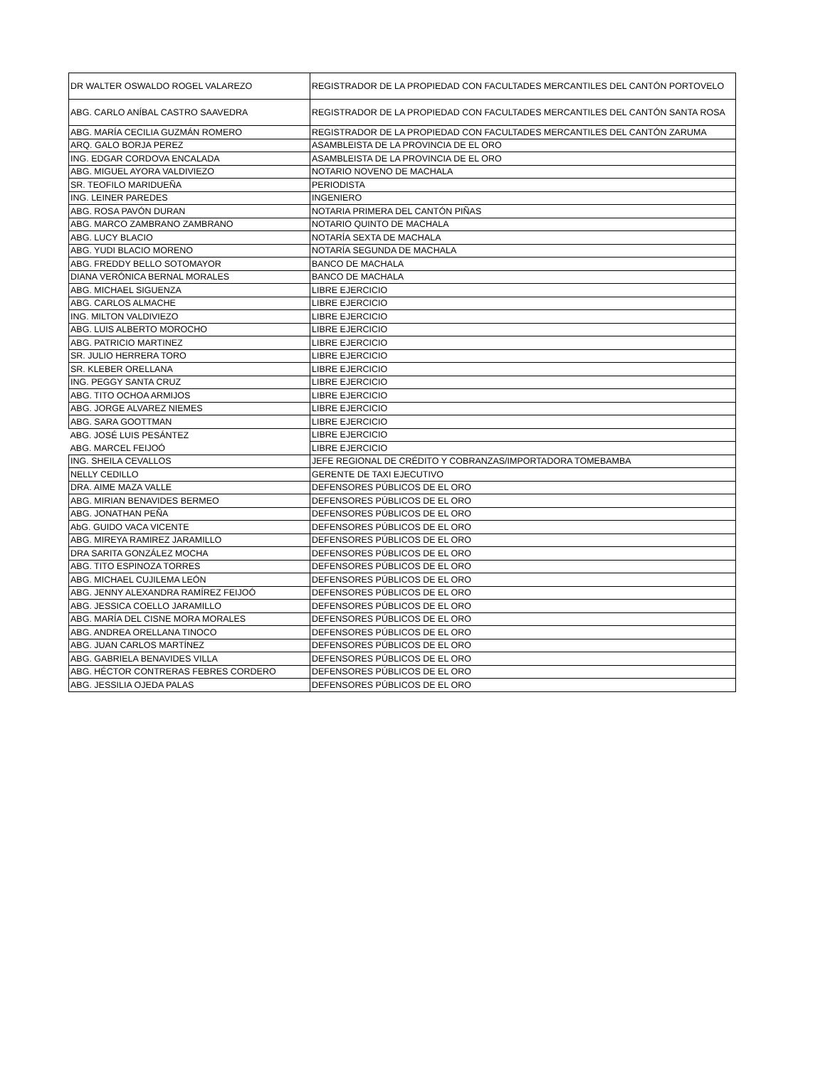| DR WALTER OSWALDO ROGEL VALAREZO | REGISTRADOR DE LA PROPIEDAD CON FACULTADES MERCANTILES DEL CANTÓN PORTOVELO |
| ABG. CARLO ANÍBAL CASTRO SAAVEDRA | REGISTRADOR DE LA PROPIEDAD CON FACULTADES MERCANTILES DEL CANTÓN SANTA ROSA |
| ABG. MARÍA CECILIA GUZMÁN ROMERO | REGISTRADOR DE LA PROPIEDAD CON FACULTADES MERCANTILES DEL CANTÓN ZARUMA |
| ARQ. GALO BORJA PEREZ | ASAMBLEISTA DE LA PROVINCIA DE EL ORO |
| ING. EDGAR CORDOVA ENCALADA | ASAMBLEISTA DE LA PROVINCIA DE EL ORO |
| ABG. MIGUEL AYORA VALDIVIEZO | NOTARIO NOVENO DE MACHALA |
| SR. TEOFILO MARIDUEÑA | PERIODISTA |
| ING. LEINER PAREDES | INGENIERO |
| ABG. ROSA PAVÓN DURAN | NOTARIA PRIMERA DEL CANTÓN PIÑAS |
| ABG. MARCO ZAMBRANO ZAMBRANO | NOTARIO QUINTO DE MACHALA |
| ABG. LUCY BLACIO | NOTARÍA SEXTA DE MACHALA |
| ABG. YUDI BLACIO MORENO | NOTARÍA SEGUNDA DE MACHALA |
| ABG. FREDDY BELLO SOTOMAYOR | BANCO DE MACHALA |
| DIANA VERÓNICA BERNAL MORALES | BANCO DE MACHALA |
| ABG. MICHAEL SIGUENZA | LIBRE EJERCICIO |
| ABG. CARLOS ALMACHE | LIBRE EJERCICIO |
| ING. MILTON VALDIVIEZO | LIBRE EJERCICIO |
| ABG. LUIS ALBERTO MOROCHO | LIBRE EJERCICIO |
| ABG. PATRICIO MARTINEZ | LIBRE EJERCICIO |
| SR. JULIO HERRERA TORO | LIBRE EJERCICIO |
| SR. KLEBER ORELLANA | LIBRE EJERCICIO |
| ING. PEGGY SANTA CRUZ | LIBRE EJERCICIO |
| ABG. TITO OCHOA ARMIJOS | LIBRE EJERCICIO |
| ABG. JORGE ALVAREZ NIEMES | LIBRE EJERCICIO |
| ABG. SARA GOOTTMAN | LIBRE EJERCICIO |
| ABG. JOSÉ LUIS PESÁNTEZ | LIBRE EJERCICIO |
| ABG. MARCEL FEIJOÓ | LIBRE EJERCICIO |
| ING. SHEILA CEVALLOS | JEFE REGIONAL DE CRÉDITO Y COBRANZAS/IMPORTADORA TOMEBAMBA |
| NELLY CEDILLO | GERENTE DE TAXI EJECUTIVO |
| DRA. AIME MAZA VALLE | DEFENSORES PÚBLICOS DE EL ORO |
| ABG. MIRIAN BENAVIDES BERMEO | DEFENSORES PÚBLICOS DE EL ORO |
| ABG. JONATHAN PEÑA | DEFENSORES PÚBLICOS DE EL ORO |
| AbG. GUIDO VACA VICENTE | DEFENSORES PÚBLICOS DE EL ORO |
| ABG. MIREYA RAMIREZ JARAMILLO | DEFENSORES PÚBLICOS DE EL ORO |
| DRA SARITA GONZÁLEZ MOCHA | DEFENSORES PÚBLICOS DE EL ORO |
| ABG. TITO ESPINOZA TORRES | DEFENSORES PÚBLICOS DE EL ORO |
| ABG. MICHAEL CUJILEMA LEÓN | DEFENSORES PÚBLICOS DE EL ORO |
| ABG. JENNY ALEXANDRA RAMÍREZ FEIJOÓ | DEFENSORES PÚBLICOS DE EL ORO |
| ABG. JESSICA COELLO JARAMILLO | DEFENSORES PÚBLICOS DE EL ORO |
| ABG. MARÍA DEL CISNE MORA MORALES | DEFENSORES PÚBLICOS DE EL ORO |
| ABG. ANDREA ORELLANA TINOCO | DEFENSORES PÚBLICOS DE EL ORO |
| ABG. JUAN CARLOS MARTÍNEZ | DEFENSORES PÚBLICOS DE EL ORO |
| ABG. GABRIELA BENAVIDES VILLA | DEFENSORES PÚBLICOS DE EL ORO |
| ABG. HÉCTOR CONTRERAS FEBRES CORDERO | DEFENSORES PÚBLICOS DE EL ORO |
| ABG. JESSILIA OJEDA PALAS | DEFENSORES PÚBLICOS DE EL ORO |